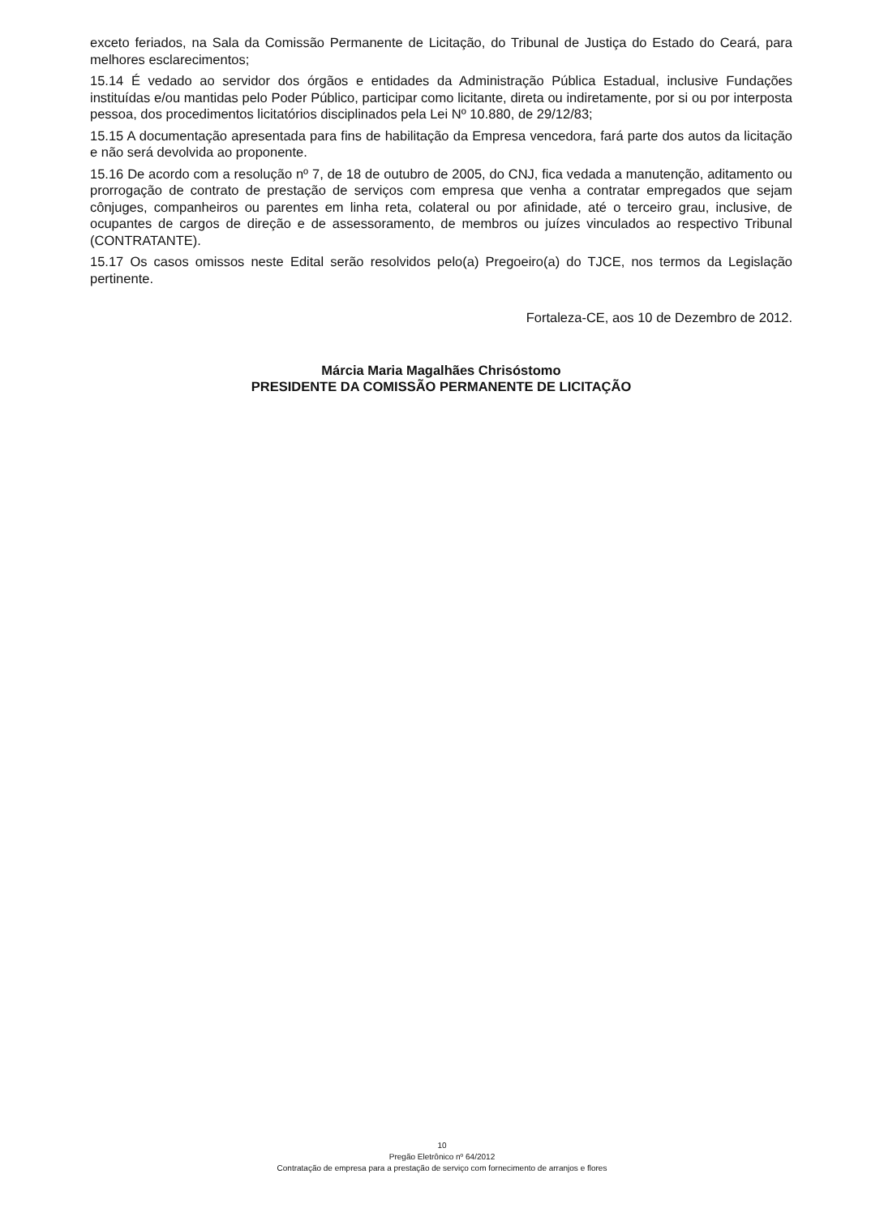exceto feriados, na Sala da Comissão Permanente de Licitação, do Tribunal de Justiça do Estado do Ceará, para melhores esclarecimentos;
15.14 É vedado ao servidor dos órgãos e entidades da Administração Pública Estadual, inclusive Fundações instituídas e/ou mantidas pelo Poder Público, participar como licitante, direta ou indiretamente, por si ou por interposta pessoa, dos procedimentos licitatórios disciplinados pela Lei Nº 10.880, de 29/12/83;
15.15 A documentação apresentada para fins de habilitação da Empresa vencedora, fará parte dos autos da licitação e não será devolvida ao proponente.
15.16 De acordo com a resolução nº 7, de 18 de outubro de 2005, do CNJ, fica vedada a manutenção, aditamento ou prorrogação de contrato de prestação de serviços com empresa que venha a contratar empregados que sejam cônjuges, companheiros ou parentes em linha reta, colateral ou por afinidade, até o terceiro grau, inclusive, de ocupantes de cargos de direção e de assessoramento, de membros ou juízes vinculados ao respectivo Tribunal (CONTRATANTE).
15.17 Os casos omissos neste Edital serão resolvidos pelo(a) Pregoeiro(a) do TJCE, nos termos da Legislação pertinente.
Fortaleza-CE, aos 10 de Dezembro de 2012.
Márcia Maria Magalhães Chrisóstomo
PRESIDENTE DA COMISSÃO PERMANENTE DE LICITAÇÃO
10
Pregão Eletrônico nº 64/2012
Contratação de empresa para a prestação de serviço com fornecimento de arranjos e flores